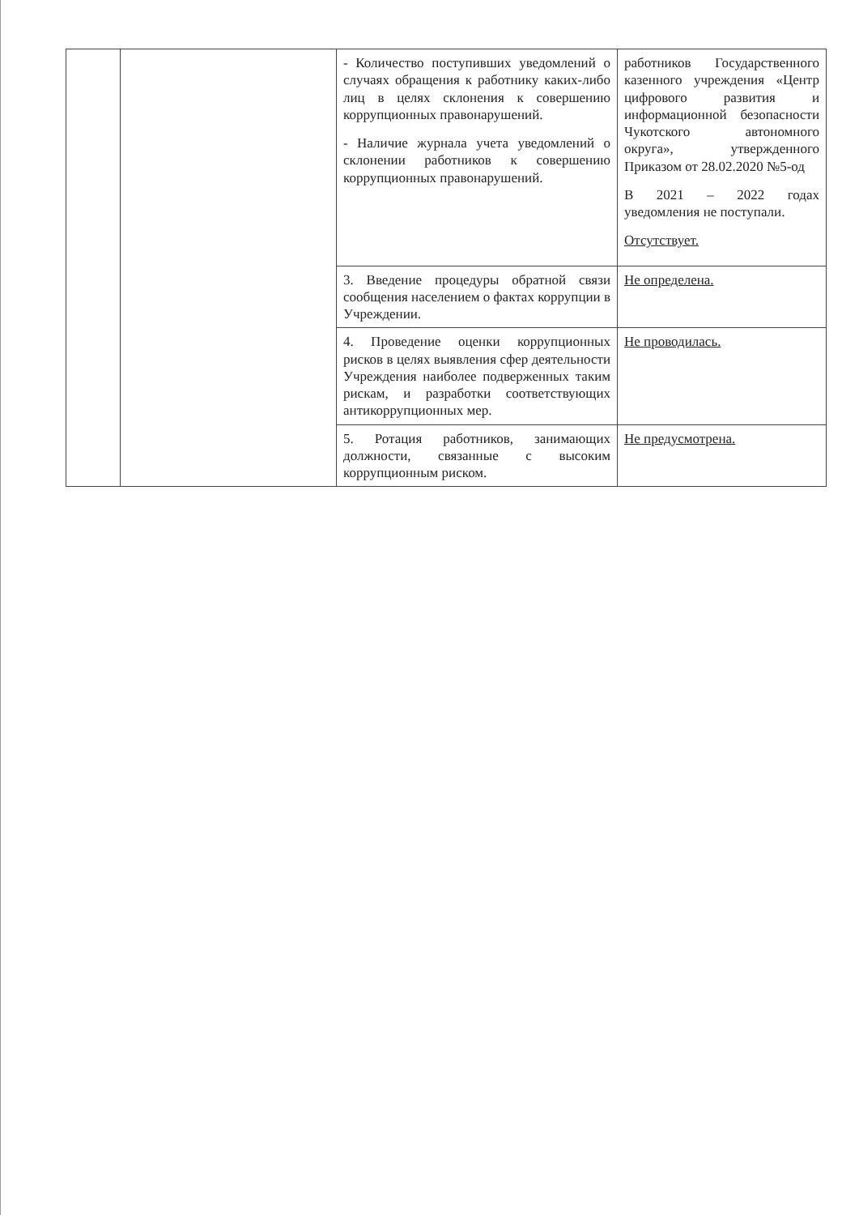| | | - Количество поступивших уведомлений о случаях обращения к работнику каких-либо лиц в целях склонения к совершению коррупционных правонарушений. - Наличие журнала учета уведомлений о склонении работников к совершению коррупционных правонарушений. | работников Государственного казенного учреждения «Центр цифрового развития и информационной безопасности Чукотского автономного округа», утвержденного Приказом от 28.02.2020 №5-од В 2021 – 2022 годах уведомления не поступали. Отсутствует. |
| | | 3. Введение процедуры обратной связи сообщения населением о фактах коррупции в Учреждении. | Не определена. |
| | | 4. Проведение оценки коррупционных рисков в целях выявления сфер деятельности Учреждения наиболее подверженных таким рискам, и разработки соответствующих антикоррупционных мер. | Не проводилась. |
| | | 5. Ротация работников, занимающих должности, связанные с высоким коррупционным риском. | Не предусмотрена. |